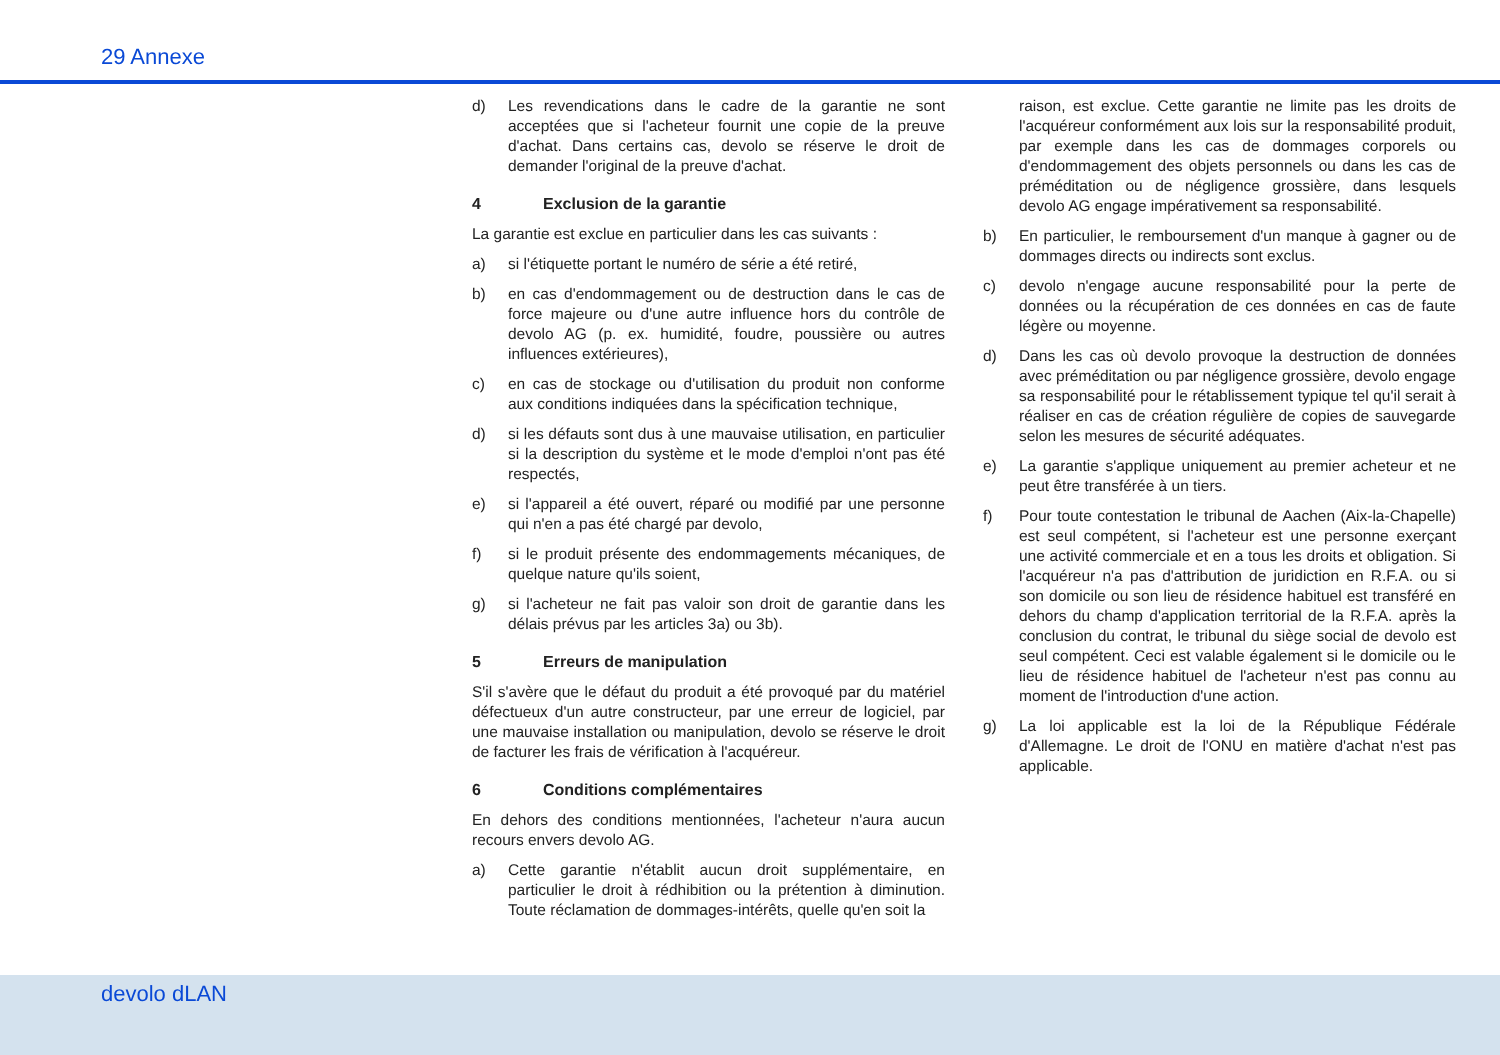29 Annexe
d) Les revendications dans le cadre de la garantie ne sont acceptées que si l'acheteur fournit une copie de la preuve d'achat. Dans certains cas, devolo se réserve le droit de demander l'original de la preuve d'achat.
4 Exclusion de la garantie
La garantie est exclue en particulier dans les cas suivants :
a) si l'étiquette portant le numéro de série a été retiré,
b) en cas d'endommagement ou de destruction dans le cas de force majeure ou d'une autre influence hors du contrôle de devolo AG (p. ex. humidité, foudre, poussière ou autres influences extérieures),
c) en cas de stockage ou d'utilisation du produit non conforme aux conditions indiquées dans la spécification technique,
d) si les défauts sont dus à une mauvaise utilisation, en particulier si la description du système et le mode d'emploi n'ont pas été respectés,
e) si l'appareil a été ouvert, réparé ou modifié par une personne qui n'en a pas été chargé par devolo,
f) si le produit présente des endommagements mécaniques, de quelque nature qu'ils soient,
g) si l'acheteur ne fait pas valoir son droit de garantie dans les délais prévus par les articles 3a) ou 3b).
5 Erreurs de manipulation
S'il s'avère que le défaut du produit a été provoqué par du matériel défectueux d'un autre constructeur, par une erreur de logiciel, par une mauvaise installation ou manipulation, devolo se réserve le droit de facturer les frais de vérification à l'acquéreur.
6 Conditions complémentaires
En dehors des conditions mentionnées, l'acheteur n'aura aucun recours envers devolo AG.
a) Cette garantie n'établit aucun droit supplémentaire, en particulier le droit à rédhibition ou la prétention à diminution. Toute réclamation de dommages-intérêts, quelle qu'en soit la
raison, est exclue. Cette garantie ne limite pas les droits de l'acquéreur conformément aux lois sur la responsabilité produit, par exemple dans les cas de dommages corporels ou d'endommagement des objets personnels ou dans les cas de préméditation ou de négligence grossière, dans lesquels devolo AG engage impérativement sa responsabilité.
b) En particulier, le remboursement d'un manque à gagner ou de dommages directs ou indirects sont exclus.
c) devolo n'engage aucune responsabilité pour la perte de données ou la récupération de ces données en cas de faute légère ou moyenne.
d) Dans les cas où devolo provoque la destruction de données avec préméditation ou par négligence grossière, devolo engage sa responsabilité pour le rétablissement typique tel qu'il serait à réaliser en cas de création régulière de copies de sauvegarde selon les mesures de sécurité adéquates.
e) La garantie s'applique uniquement au premier acheteur et ne peut être transférée à un tiers.
f) Pour toute contestation le tribunal de Aachen (Aix-la-Chapelle) est seul compétent, si l'acheteur est une personne exerçant une activité commerciale et en a tous les droits et obligation. Si l'acquéreur n'a pas d'attribution de juridiction en R.F.A. ou si son domicile ou son lieu de résidence habituel est transféré en dehors du champ d'application territorial de la R.F.A. après la conclusion du contrat, le tribunal du siège social de devolo est seul compétent. Ceci est valable également si le domicile ou le lieu de résidence habituel de l'acheteur n'est pas connu au moment de l'introduction d'une action.
g) La loi applicable est la loi de la République Fédérale d'Allemagne. Le droit de l'ONU en matière d'achat n'est pas applicable.
devolo dLAN